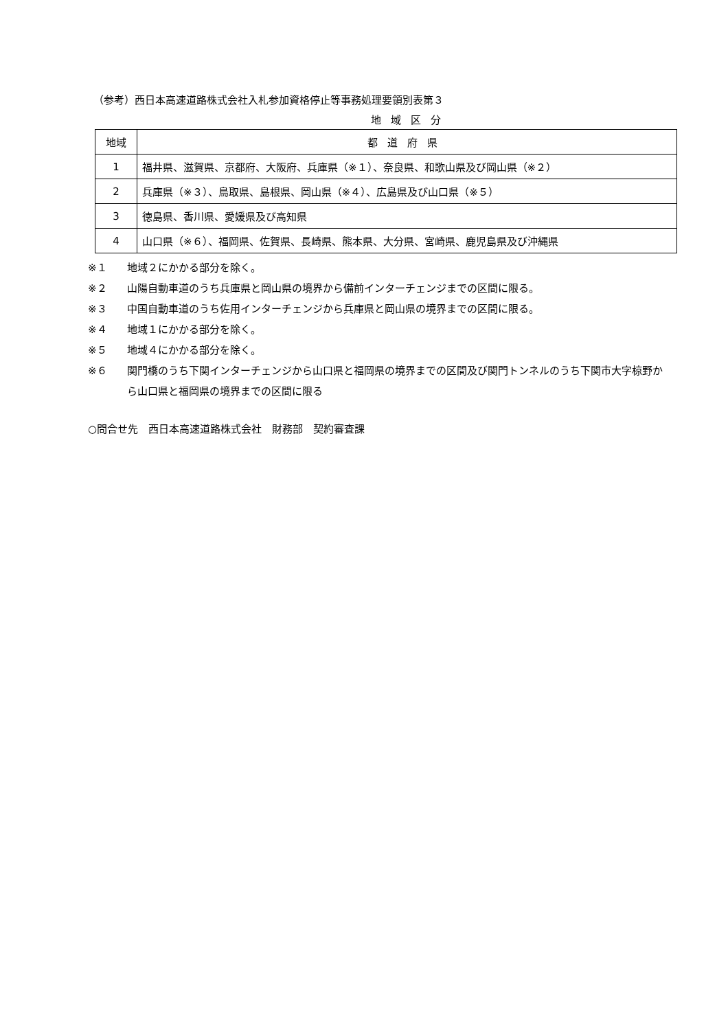（参考）西日本高速道路株式会社入札参加資格停止等事務処理要領別表第３
地域区分
| 地域 | 都道府県 |
| --- | --- |
| 1 | 福井県、滋賀県、京都府、大阪府、兵庫県（※１）、奈良県、和歌山県及び岡山県（※２） |
| 2 | 兵庫県（※３）、鳥取県、島根県、岡山県（※４）、広島県及び山口県（※５） |
| 3 | 徳島県、香川県、愛媛県及び高知県 |
| 4 | 山口県（※６）、福岡県、佐賀県、長崎県、熊本県、大分県、宮崎県、鹿児島県及び沖縄県 |
※１ 地域２にかかる部分を除く。
※２ 山陽自動車道のうち兵庫県と岡山県の境界から備前インターチェンジまでの区間に限る。
※３ 中国自動車道のうち佐用インターチェンジから兵庫県と岡山県の境界までの区間に限る。
※４ 地域１にかかる部分を除く。
※５ 地域４にかかる部分を除く。
※６ 関門橋のうち下関インターチェンジから山口県と福岡県の境界までの区間及び関門トンネルのうち下関市大字椋野から山口県と福岡県の境界までの区間に限る
○問合せ先　西日本高速道路株式会社　財務部　契約審査課